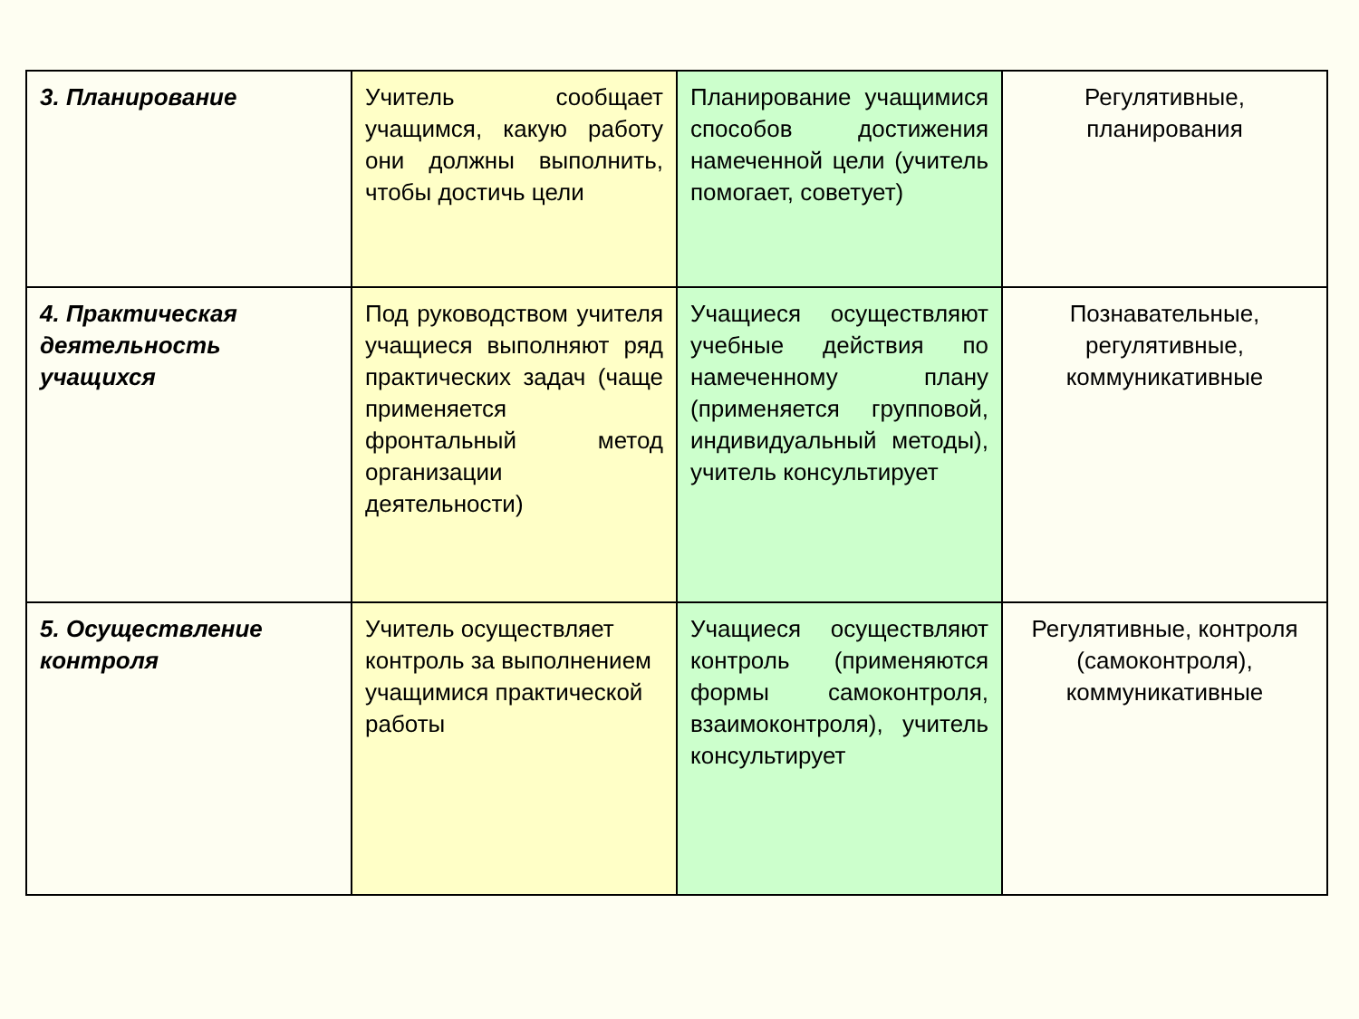| 3. Планирование | Учитель сообщает учащимся, какую работу они должны выполнить, чтобы достичь цели | Планирование учащимися способов достижения намеченной цели (учитель помогает, советует) | Регулятивные, планирования |
| 4. Практическая деятельность учащихся | Под руководством учителя учащиеся выполняют ряд практических задач (чаще применяется фронтальный метод организации деятельности) | Учащиеся осуществляют учебные действия по намеченному плану (применяется групповой, индивидуальный методы), учитель консультирует | Познавательные, регулятивные, коммуникативные |
| 5. Осуществление контроля | Учитель осуществляет контроль за выполнением учащимися практической работы | Учащиеся осуществляют контроль (применяются формы самоконтроля, взаимоконтроля), учитель консультирует | Регулятивные, контроля (самоконтроля), коммуникативные |